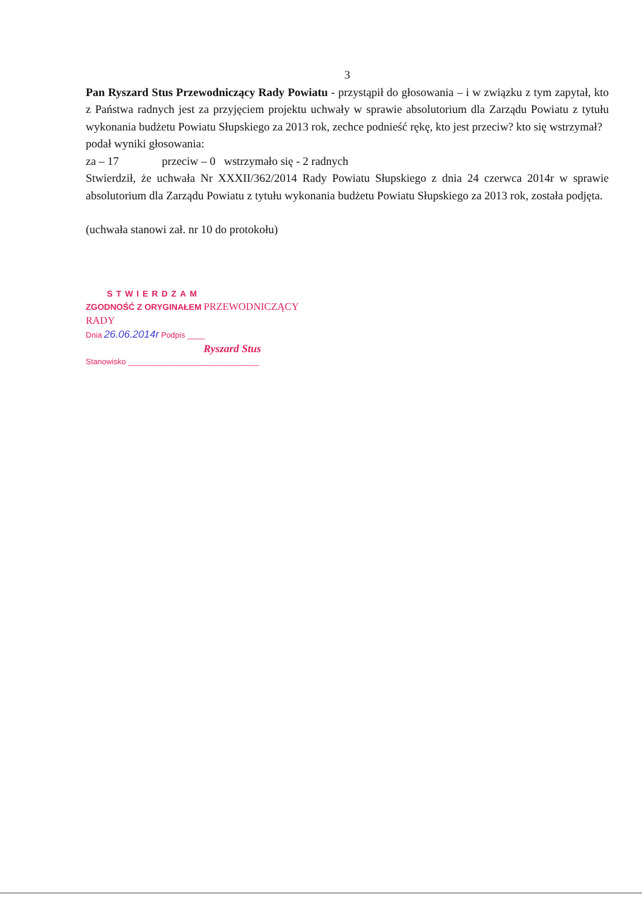3
Pan Ryszard Stus Przewodniczący Rady Powiatu - przystąpił do głosowania – i w związku z tym zapytał, kto z Państwa radnych jest za przyjęciem projektu uchwały w sprawie absolutorium dla Zarządu Powiatu z tytułu wykonania budżetu Powiatu Słupskiego za 2013 rok, zechce podnieść rękę, kto jest przeciw? kto się wstrzymał?
podał wyniki głosowania:
za – 17 przeciw – 0 wstrzymało się - 2 radnych
Stwierdził, że uchwała Nr XXXII/362/2014 Rady Powiatu Słupskiego z dnia 24 czerwca 2014r w sprawie absolutorium dla Zarządu Powiatu z tytułu wykonania budżetu Powiatu Słupskiego za 2013 rok, została podjęta.
(uchwała stanowi zał. nr 10 do protokołu)
STWIERDZAM
ZGODNOŚĆ Z ORYGINAŁEM PRZEWODNICZĄCY RADY
Dnia 26.06.2014r Podpis ____
Ryszard Stus
Stanowisko ______________________________